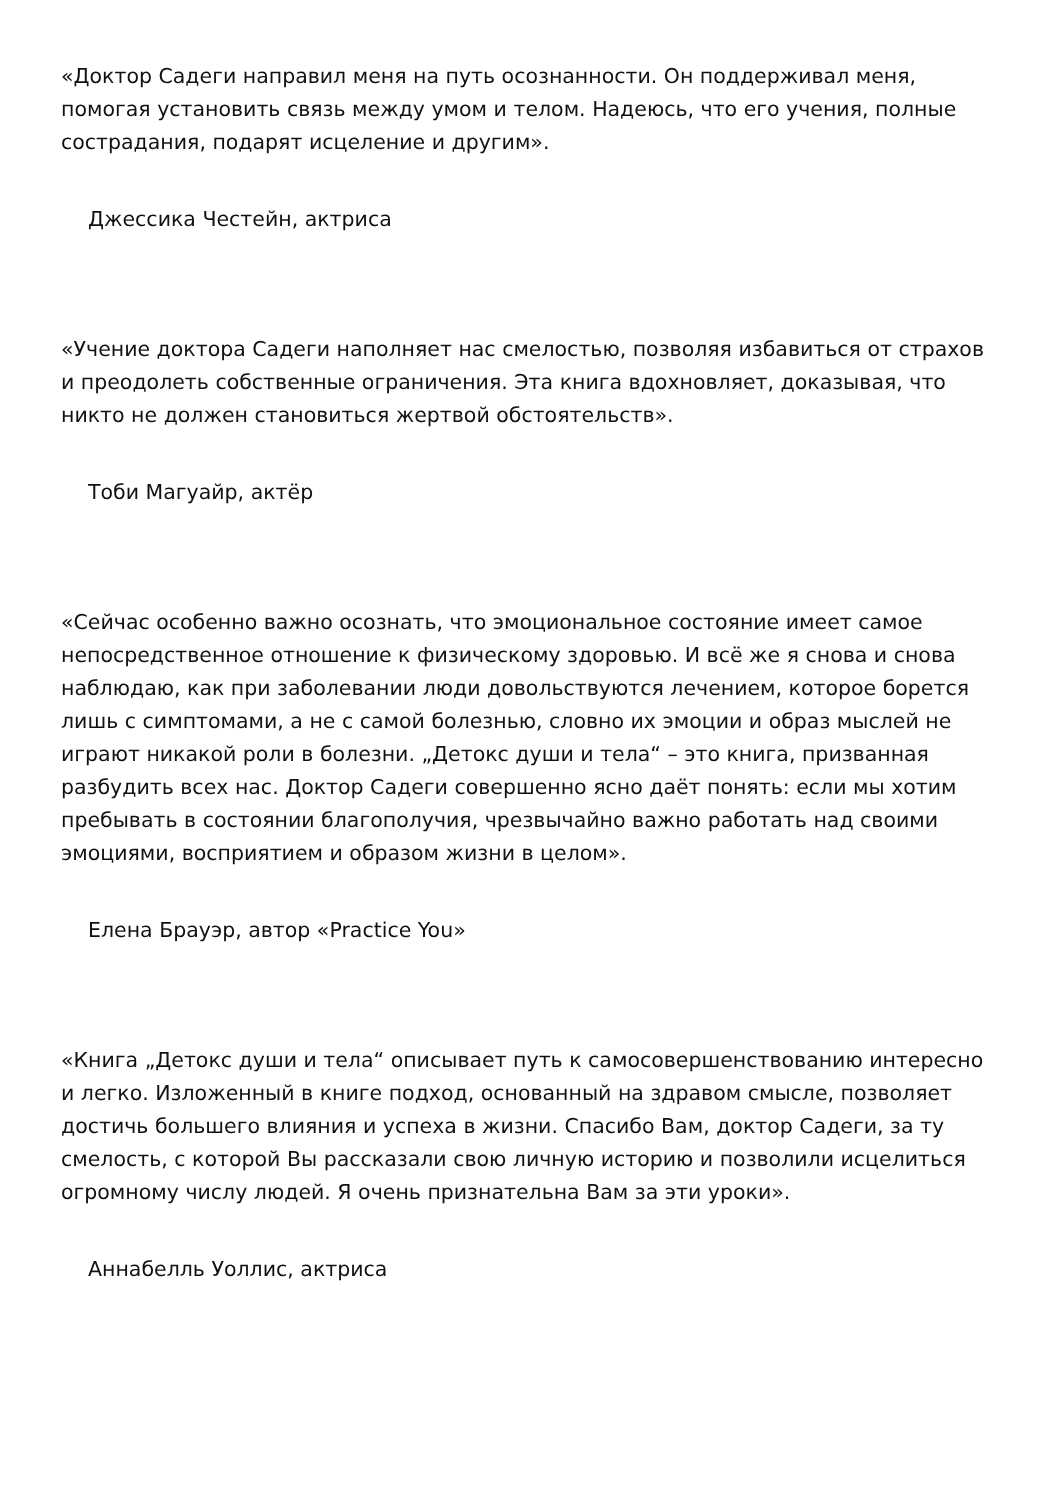«Доктор Садеги направил меня на путь осознанности. Он поддерживал меня, помогая установить связь между умом и телом. Надеюсь, что его учения, полные сострадания, подарят исцеление и другим».
Джессика Честейн, актриса
«Учение доктора Садеги наполняет нас смелостью, позволяя избавиться от страхов и преодолеть собственные ограничения. Эта книга вдохновляет, доказывая, что никто не должен становиться жертвой обстоятельств».
Тоби Магуайр, актёр
«Сейчас особенно важно осознать, что эмоциональное состояние имеет самое непосредственное отношение к физическому здоровью. И всё же я снова и снова наблюдаю, как при заболевании люди довольствуются лечением, которое борется лишь с симптомами, а не с самой болезнью, словно их эмоции и образ мыслей не играют никакой роли в болезни. „Детокс души и тела“ – это книга, призванная разбудить всех нас. Доктор Садеги совершенно ясно даёт понять: если мы хотим пребывать в состоянии благополучия, чрезвычайно важно работать над своими эмоциями, восприятием и образом жизни в целом».
Елена Брауэр, автор «Practice You»
«Книга „Детокс души и тела“ описывает путь к самосовершенствованию интересно и легко. Изложенный в книге подход, основанный на здравом смысле, позволяет достичь большего влияния и успеха в жизни. Спасибо Вам, доктор Садеги, за ту смелость, с которой Вы рассказали свою личную историю и позволили исцелиться огромному числу людей. Я очень признательна Вам за эти уроки».
Аннабелль Уоллис, актриса